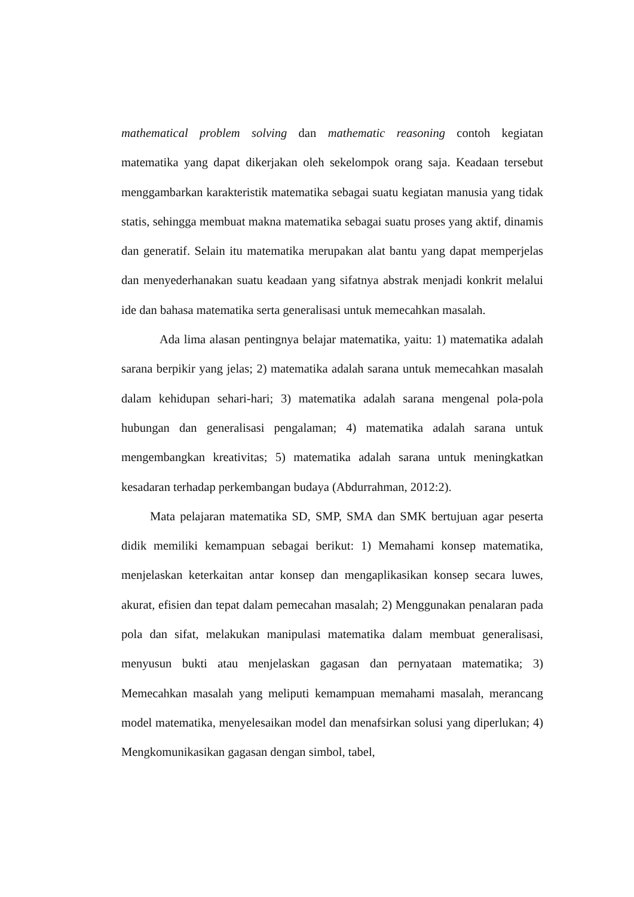mathematical problem solving dan mathematic reasoning contoh kegiatan matematika yang dapat dikerjakan oleh sekelompok orang saja. Keadaan tersebut menggambarkan karakteristik matematika sebagai suatu kegiatan manusia yang tidak statis, sehingga membuat makna matematika sebagai suatu proses yang aktif, dinamis dan generatif. Selain itu matematika merupakan alat bantu yang dapat memperjelas dan menyederhanakan suatu keadaan yang sifatnya abstrak menjadi konkrit melalui ide dan bahasa matematika serta generalisasi untuk memecahkan masalah.
Ada lima alasan pentingnya belajar matematika, yaitu: 1) matematika adalah sarana berpikir yang jelas; 2) matematika adalah sarana untuk memecahkan masalah dalam kehidupan sehari-hari; 3) matematika adalah sarana mengenal pola-pola hubungan dan generalisasi pengalaman; 4) matematika adalah sarana untuk mengembangkan kreativitas; 5) matematika adalah sarana untuk meningkatkan kesadaran terhadap perkembangan budaya (Abdurrahman, 2012:2).
Mata pelajaran matematika SD, SMP, SMA dan SMK bertujuan agar peserta didik memiliki kemampuan sebagai berikut: 1) Memahami konsep matematika, menjelaskan keterkaitan antar konsep dan mengaplikasikan konsep secara luwes, akurat, efisien dan tepat dalam pemecahan masalah; 2) Menggunakan penalaran pada pola dan sifat, melakukan manipulasi matematika dalam membuat generalisasi, menyusun bukti atau menjelaskan gagasan dan pernyataan matematika; 3) Memecahkan masalah yang meliputi kemampuan memahami masalah, merancang model matematika, menyelesaikan model dan menafsirkan solusi yang diperlukan; 4) Mengkomunikasikan gagasan dengan simbol, tabel,